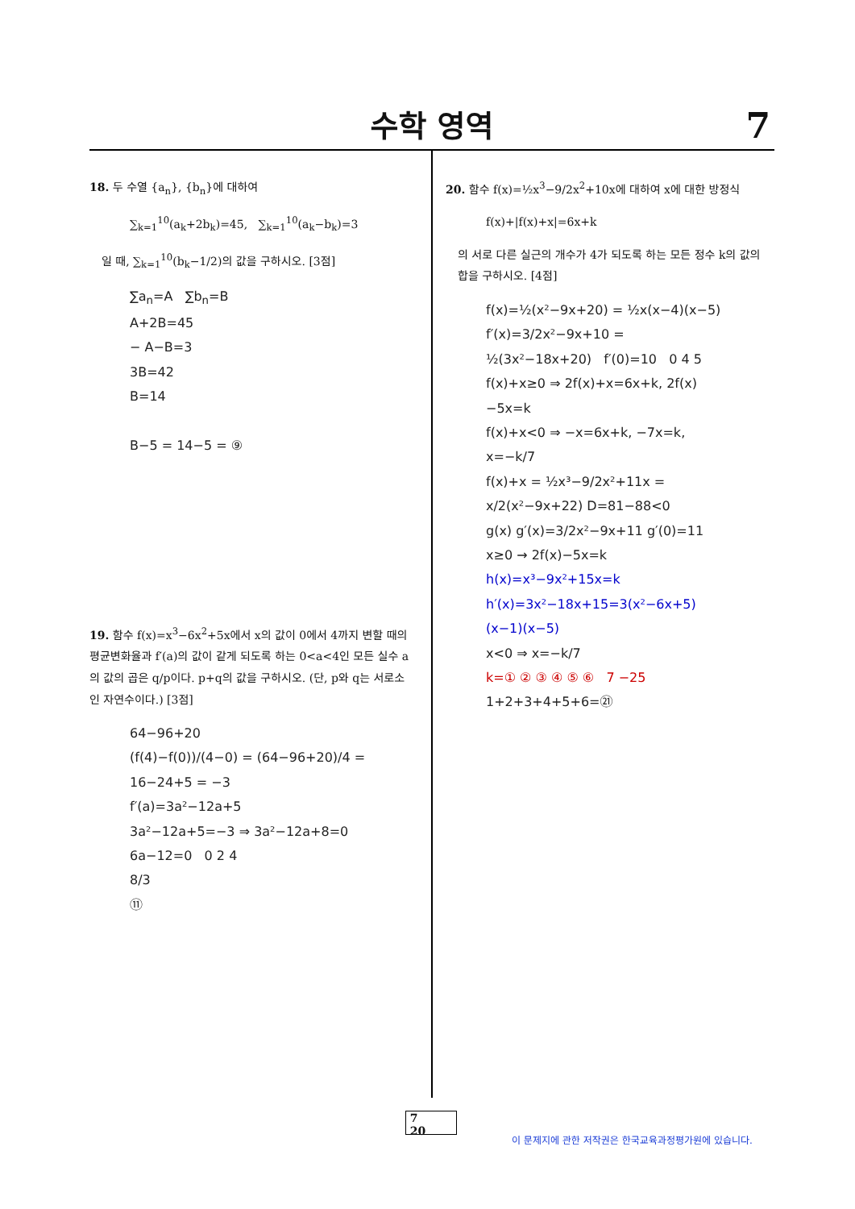수학 영역
7
18. 두 수열 {a<sub>n</sub>}, {b<sub>n</sub>}에 대하여
∑<sub>k=1</sub><sup>10</sup>(a<sub>k</sub>+2b<sub>k</sub>)=45, ∑<sub>k=1</sub><sup>10</sup>(a<sub>k</sub>−b<sub>k</sub>)=3
일 때, ∑<sub>k=1</sub><sup>10</sup>(b<sub>k</sub>−1/2)의 값을 구하시오. [3점]
∑a<sub>n</sub>=A ∑b<sub>n</sub>=B
A+2B=45
− A−B=3
3B=42
B=14
B−5 = 14−5 = ⑨
19. 함수 f(x)=x<sup>3</sup>−6x<sup>2</sup>+5x에서 x의 값이 0에서 4까지 변할 때의 평균변화율과 f′(a)의 값이 같게 되도록 하는 0<a<4인 모든 실수 a의 값의 곱은 q/p이다. p+q의 값을 구하시오. (단, p와 q는 서로소인 자연수이다.) [3점]
64−96+20
(f(4)−f(0))/(4−0) = (64−96+20)/4 = 16−24+5 = −3
f′(a)=3a²−12a+5
3a²−12a+5=−3 ⇒ 3a²−12a+8=0
6a−12=0 0 2 4
8/3
⑪
20. 함수 f(x)=½x<sup>3</sup>−9/2x<sup>2</sup>+10x에 대하여 x에 대한 방정식
f(x)+|f(x)+x|=6x+k
의 서로 다른 실근의 개수가 4가 되도록 하는 모든 정수 k의 값의 합을 구하시오. [4점]
f(x)=½(x²−9x+20) = ½x(x−4)(x−5)
f′(x)=3/2x²−9x+10 = ½(3x²−18x+20) f′(0)=10 0 4 5
f(x)+x≥0 ⇒ 2f(x)+x=6x+k, 2f(x)−5x=k
f(x)+x<0 ⇒ −x=6x+k, −7x=k, x=−k/7
f(x)+x = ½x³−9/2x²+11x = x/2(x²−9x+22) D=81−88<0
g(x) g′(x)=3/2x²−9x+11 g′(0)=11
x≥0 → 2f(x)−5x=k
h(x)=x³−9x²+15x=k
h′(x)=3x²−18x+15=3(x²−6x+5) (x−1)(x−5)
x<0 ⇒ x=−k/7
k=① ② ③ ④ ⑤ ⑥ 7 −25
1+2+3+4+5+6=㉑
7 20
이 문제지에 관한 저작권은 한국교육과정평가원에 있습니다.